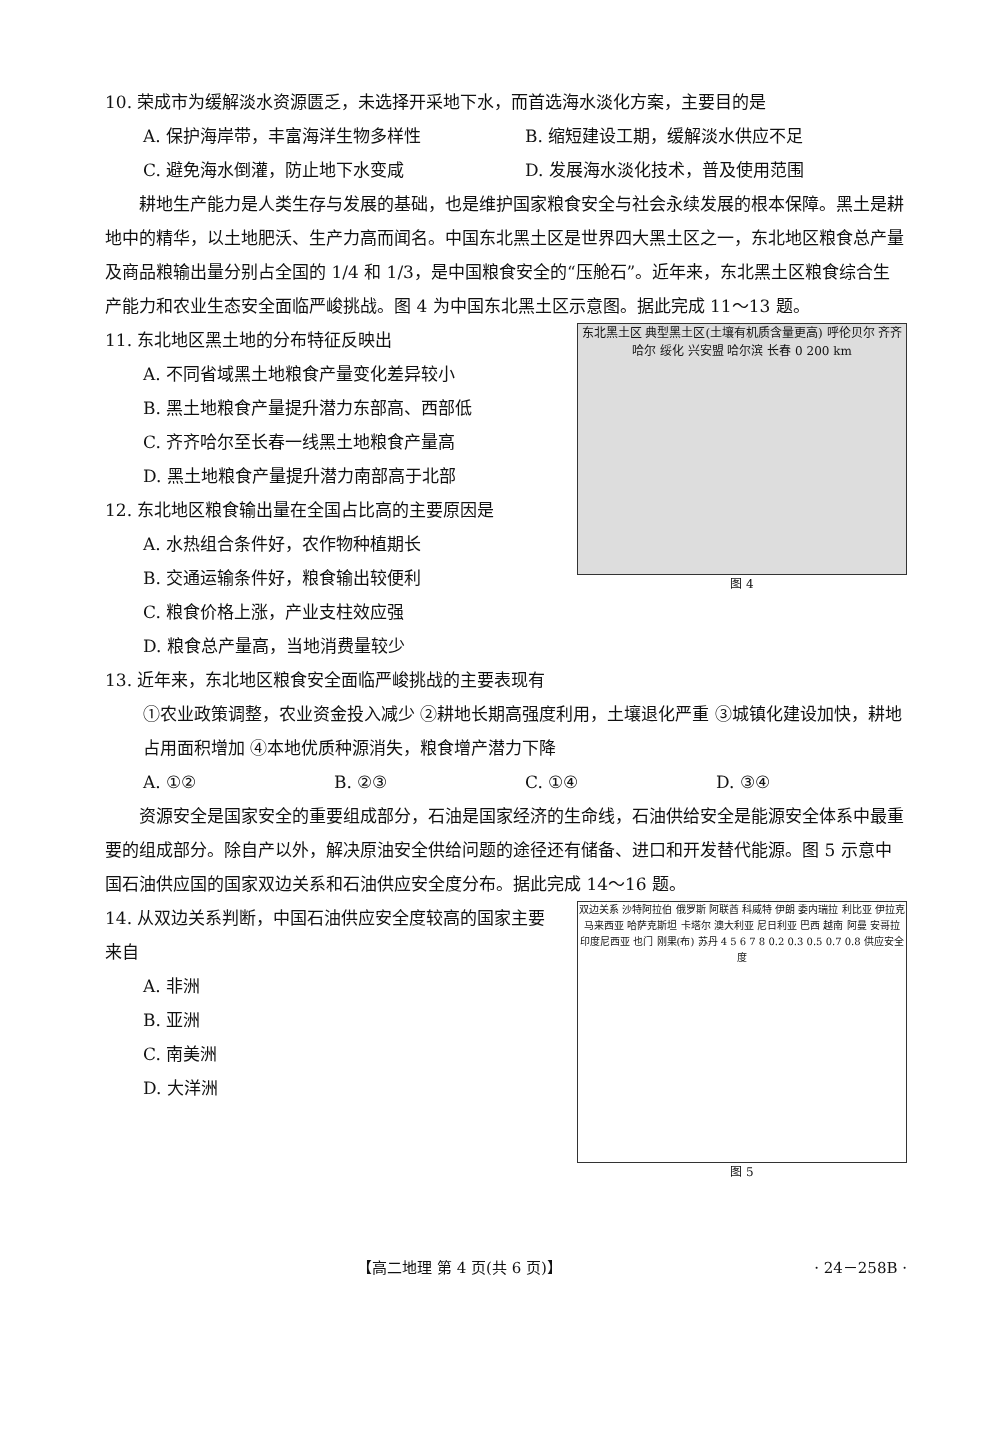10. 荣成市为缓解淡水资源匮乏，未选择开采地下水，而首选海水淡化方案，主要目的是
A. 保护海岸带，丰富海洋生物多样性 B. 缩短建设工期，缓解淡水供应不足
C. 避免海水倒灌，防止地下水变咸 D. 发展海水淡化技术，普及使用范围
耕地生产能力是人类生存与发展的基础，也是维护国家粮食安全与社会永续发展的根本保障。黑土是耕地中的精华，以土地肥沃、生产力高而闻名。中国东北黑土区是世界四大黑土区之一，东北地区粮食总产量及商品粮输出量分别占全国的 1/4 和 1/3，是中国粮食安全的“压舱石”。近年来，东北黑土区粮食综合生产能力和农业生态安全面临严峻挑战。图 4 为中国东北黑土区示意图。据此完成 11～13 题。
东北黑土区 典型黑土区(土壤有机质含量更高) 呼伦贝尔 齐齐哈尔 绥化 兴安盟 哈尔滨 长春 0 200 km
图 4
11. 东北地区黑土地的分布特征反映出
A. 不同省域黑土地粮食产量变化差异较小
B. 黑土地粮食产量提升潜力东部高、西部低
C. 齐齐哈尔至长春一线黑土地粮食产量高
D. 黑土地粮食产量提升潜力南部高于北部
12. 东北地区粮食输出量在全国占比高的主要原因是
A. 水热组合条件好，农作物种植期长
B. 交通运输条件好，粮食输出较便利
C. 粮食价格上涨，产业支柱效应强
D. 粮食总产量高，当地消费量较少
13. 近年来，东北地区粮食安全面临严峻挑战的主要表现有
①农业政策调整，农业资金投入减少 ②耕地长期高强度利用，土壤退化严重 ③城镇化建设加快，耕地占用面积增加 ④本地优质种源消失，粮食增产潜力下降
A. ①② B. ②③ C. ①④ D. ③④
资源安全是国家安全的重要组成部分，石油是国家经济的生命线，石油供给安全是能源安全体系中最重要的组成部分。除自产以外，解决原油安全供给问题的途径还有储备、进口和开发替代能源。图 5 示意中国石油供应国的国家双边关系和石油供应安全度分布。据此完成 14～16 题。
双边关系 沙特阿拉伯 俄罗斯 阿联酋 科威特 伊朗 委内瑞拉 利比亚 伊拉克 马来西亚 哈萨克斯坦 卡塔尔 澳大利亚 尼日利亚 巴西 越南 阿曼 安哥拉 印度尼西亚 也门 刚果(布) 苏丹 4 5 6 7 8 0.2 0.3 0.5 0.7 0.8 供应安全度
图 5
14. 从双边关系判断，中国石油供应安全度较高的国家主要来自
A. 非洲
B. 亚洲
C. 南美洲
D. 大洋洲
【高二地理 第 4 页(共 6 页)】 · 24－258B ·